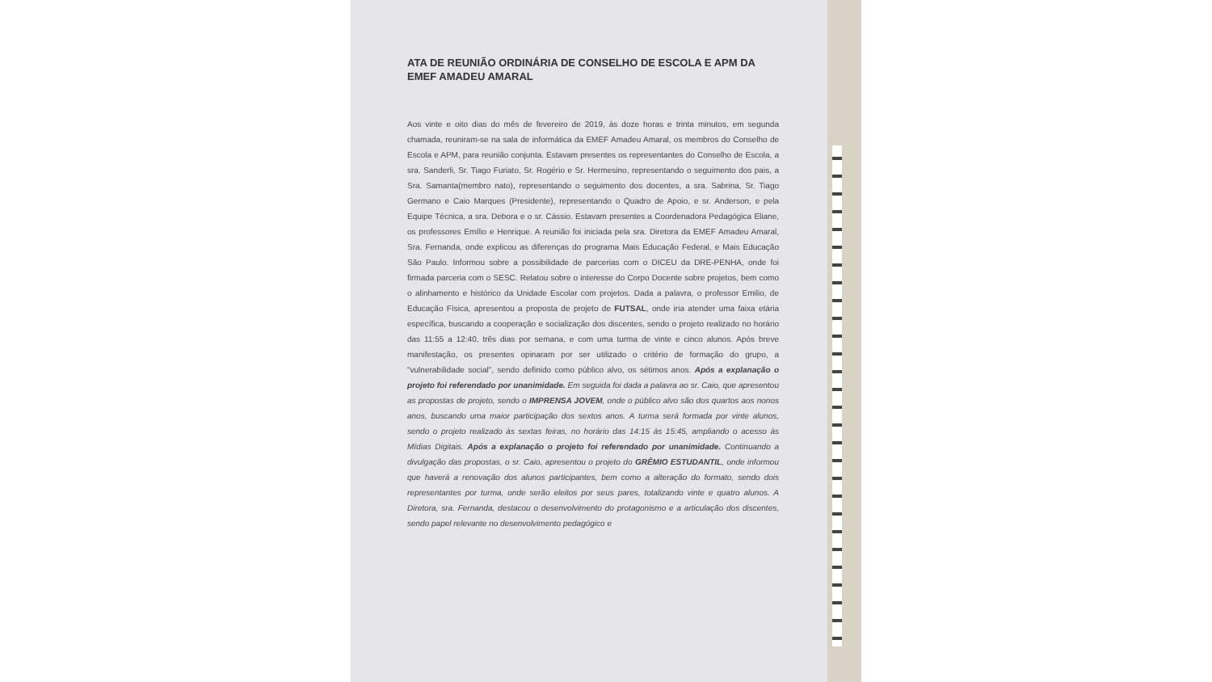ATA DE REUNIÃO ORDINÁRIA DE CONSELHO DE ESCOLA E APM DA EMEF AMADEU AMARAL
Aos vinte e oito dias do mês de fevereiro de 2019, às doze horas e trinta minutos, em segunda chamada, reuniram-se na sala de informática da EMEF Amadeu Amaral, os membros do Conselho de Escola e APM, para reunião conjunta. Estavam presentes os representantes do Conselho de Escola, a sra. Sanderli, Sr. Tiago Furiato, Sr. Rogério e Sr. Hermesino, representando o seguimento dos pais, a Sra. Samanta(membro nato), representando o seguimento dos docentes, a sra. Sabrina, Sr. Tiago Germano e Caio Marques (Presidente), representando o Quadro de Apoio, e sr. Anderson, e pela Equipe Técnica, a sra. Debora e o sr. Cássio. Estavam presentes a Coordenadora Pedagógica Eliane, os professores Emílio e Henrique. A reunião foi iniciada pela sra. Diretora da EMEF Amadeu Amaral, Sra. Fernanda, onde explicou as diferenças do programa Mais Educação Federal, e Mais Educação São Paulo. Informou sobre a possibilidade de parcerias com o DICEU da DRE-PENHA, onde foi firmada parceria com o SESC. Relatou sobre o interesse do Corpo Docente sobre projetos, bem como o alinhamento e histórico da Unidade Escolar com projetos. Dada a palavra, o professor Emilio, de Educação Física, apresentou a proposta de projeto de FUTSAL, onde iria atender uma faixa etária específica, buscando a cooperação e socialização dos discentes, sendo o projeto realizado no horário das 11:55 a 12:40, três dias por semana, e com uma turma de vinte e cinco alunos. Após breve manifestação, os presentes opinaram por ser utilizado o critério de formação do grupo, a "vulnerabilidade social", sendo definido como público alvo, os sétimos anos. Após a explanação o projeto foi referendado por unanimidade. Em seguida foi dada a palavra ao sr. Caio, que apresentou as propostas de projeto, sendo o IMPRENSA JOVEM, onde o público alvo são dos quartos aos nonos anos, buscando uma maior participação dos sextos anos. A turma será formada por vinte alunos, sendo o projeto realizado às sextas feiras, no horário das 14:15 às 15:45, ampliando o acesso às Mídias Digitais. Após a explanação o projeto foi referendado por unanimidade. Continuando a divulgação das propostas, o sr. Caio, apresentou o projeto do GRÊMIO ESTUDANTIL, onde informou que haverá a renovação dos alunos participantes, bem como a alteração do formato, sendo dois representantes por turma, onde serão eleitos por seus pares, totalizando vinte e quatro alunos. A Diretora, sra. Fernanda, destacou o desenvolvimento do protagonismo e a articulação dos discentes, sendo papel relevante no desenvolvimento pedagógico e